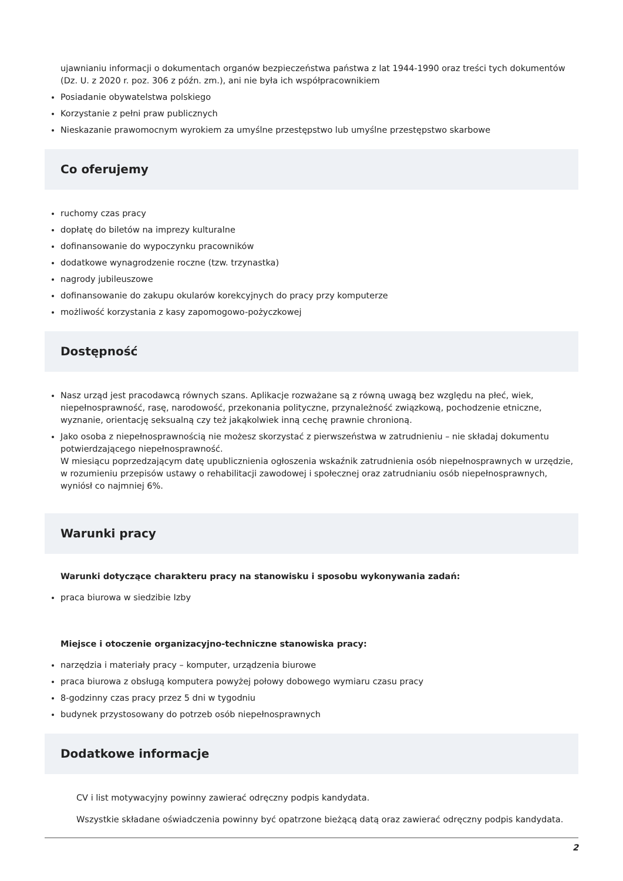ujawnianiu informacji o dokumentach organów bezpieczeństwa państwa z lat 1944-1990 oraz treści tych dokumentów (Dz. U. z 2020 r. poz. 306 z późn. zm.), ani nie była ich współpracownikiem
Posiadanie obywatelstwa polskiego
Korzystanie z pełni praw publicznych
Nieskazanie prawomocnym wyrokiem za umyślne przestępstwo lub umyślne przestępstwo skarbowe
Co oferujemy
ruchomy czas pracy
dopłatę do biletów na imprezy kulturalne
dofinansowanie do wypoczynku pracowników
dodatkowe wynagrodzenie roczne (tzw. trzynastka)
nagrody jubileuszowe
dofinansowanie do zakupu okularów korekcyjnych do pracy przy komputerze
możliwość korzystania z kasy zapomogowo-pożyczkowej
Dostępność
Nasz urząd jest pracodawcą równych szans. Aplikacje rozważane są z równą uwagą bez względu na płeć, wiek, niepełnosprawność, rasę, narodowość, przekonania polityczne, przynależność związkową, pochodzenie etniczne, wyznanie, orientację seksualną czy też jakąkolwiek inną cechę prawnie chronioną.
Jako osoba z niepełnosprawnością nie możesz skorzystać z pierwszeństwa w zatrudnieniu – nie składaj dokumentu potwierdzającego niepełnosprawność.
W miesiącu poprzedzającym datę upublicznienia ogłoszenia wskaźnik zatrudnienia osób niepełnosprawnych w urzędzie, w rozumieniu przepisów ustawy o rehabilitacji zawodowej i społecznej oraz zatrudnianiu osób niepełnosprawnych, wyniósł co najmniej 6%.
Warunki pracy
Warunki dotyczące charakteru pracy na stanowisku i sposobu wykonywania zadań:
praca biurowa w siedzibie Izby
Miejsce i otoczenie organizacyjno-techniczne stanowiska pracy:
narzędzia i materiały pracy – komputer, urządzenia biurowe
praca biurowa z obsługą komputera powyżej połowy dobowego wymiaru czasu pracy
8-godzinny czas pracy przez 5 dni w tygodniu
budynek przystosowany do potrzeb osób niepełnosprawnych
Dodatkowe informacje
CV i list motywacyjny powinny zawierać odręczny podpis kandydata.
Wszystkie składane oświadczenia powinny być opatrzone bieżącą datą oraz zawierać odręczny podpis kandydata.
2